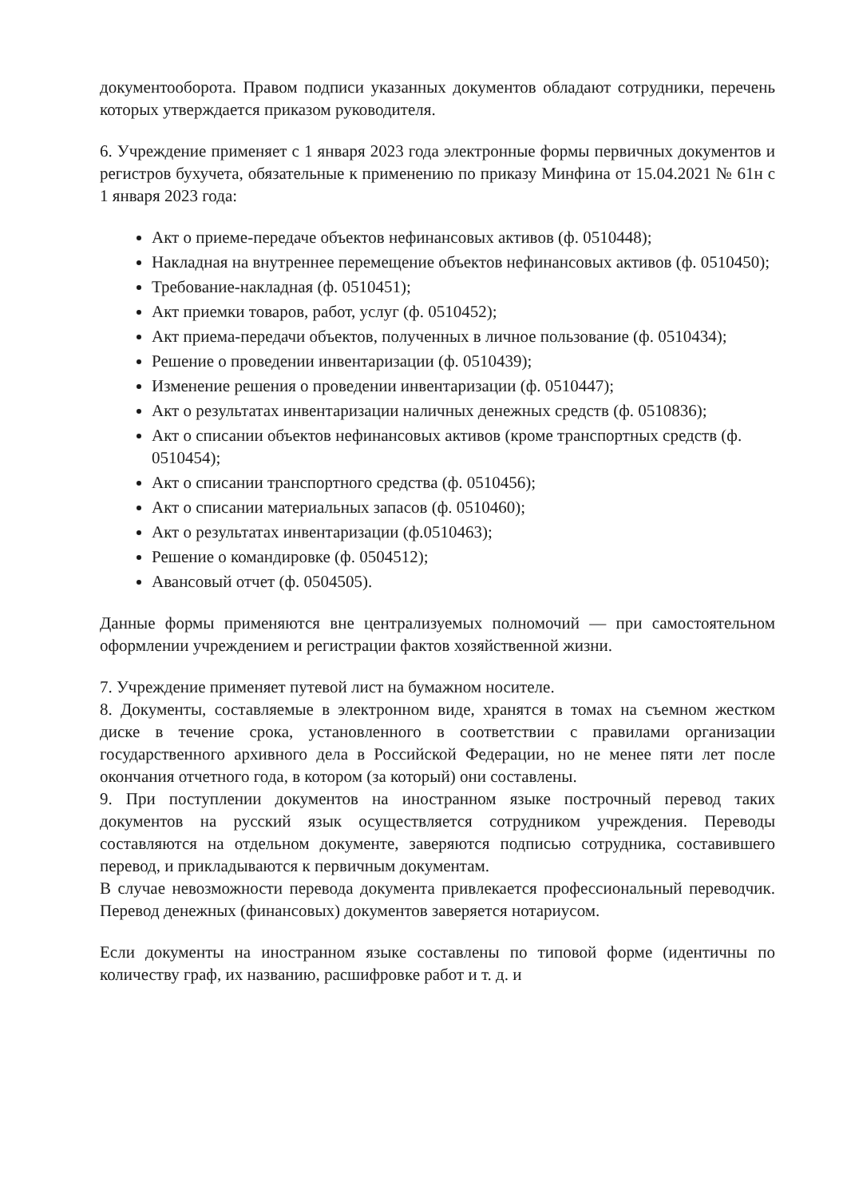документооборота. Правом подписи указанных документов обладают сотрудники, перечень которых утверждается приказом руководителя.
6. Учреждение применяет с 1 января 2023 года электронные формы первичных документов и регистров бухучета, обязательные к применению по приказу Минфина от 15.04.2021 № 61н с 1 января 2023 года:
Акт о приеме-передаче объектов нефинансовых активов (ф. 0510448);
Накладная на внутреннее перемещение объектов нефинансовых активов (ф. 0510450);
Требование-накладная (ф. 0510451);
Акт приемки товаров, работ, услуг (ф. 0510452);
Акт приема-передачи объектов, полученных в личное пользование (ф. 0510434);
Решение о проведении инвентаризации (ф. 0510439);
Изменение решения о проведении инвентаризации (ф. 0510447);
Акт о результатах инвентаризации наличных денежных средств (ф. 0510836);
Акт о списании объектов нефинансовых активов (кроме транспортных средств (ф. 0510454);
Акт о списании транспортного средства (ф. 0510456);
Акт о списании материальных запасов (ф. 0510460);
Акт о результатах инвентаризации (ф.0510463);
Решение о командировке (ф. 0504512);
Авансовый отчет (ф. 0504505).
Данные формы применяются вне централизуемых полномочий — при самостоятельном оформлении учреждением и регистрации фактов хозяйственной жизни.
7. Учреждение применяет путевой лист на бумажном носителе.
8. Документы, составляемые в электронном виде, хранятся в томах на съемном жестком диске в течение срока, установленного в соответствии с правилами организации государственного архивного дела в Российской Федерации, но не менее пяти лет после окончания отчетного года, в котором (за который) они составлены.
9. При поступлении документов на иностранном языке построчный перевод таких документов на русский язык осуществляется сотрудником учреждения. Переводы составляются на отдельном документе, заверяются подписью сотрудника, составившего перевод, и прикладываются к первичным документам.
В случае невозможности перевода документа привлекается профессиональный переводчик. Перевод денежных (финансовых) документов заверяется нотариусом.
Если документы на иностранном языке составлены по типовой форме (идентичны по количеству граф, их названию, расшифровке работ и т. д. и